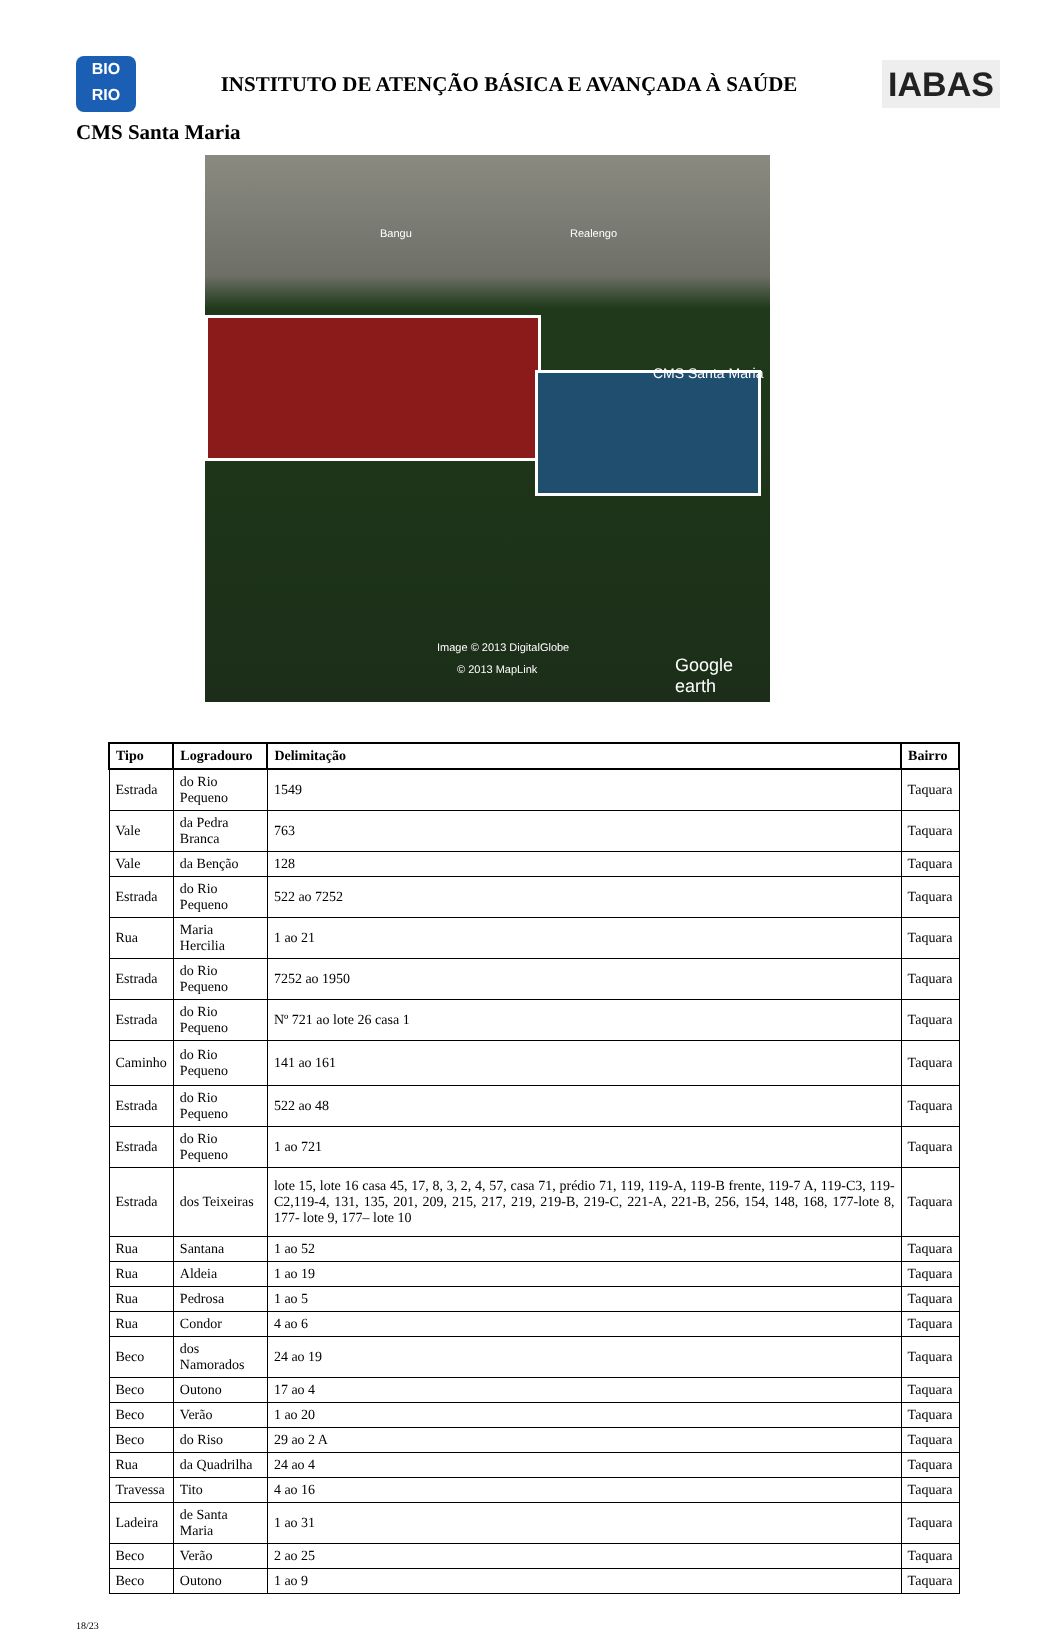BIO
RIO
INSTITUTO DE ATENÇÃO BÁSICA E AVANÇADA À SAÚDE
IABAS
CMS Santa Maria
Bangu Realengo
CMS Santa Maria
Image © 2013 DigitalGlobe
© 2013 MapLink Google earth
| Tipo | Logradouro | Delimitação | Bairro |
| --- | --- | --- | --- |
| Estrada | do Rio Pequeno | 1549 | Taquara |
| Vale | da Pedra Branca | 763 | Taquara |
| Vale | da Benção | 128 | Taquara |
| Estrada | do Rio Pequeno | 522 ao 7252 | Taquara |
| Rua | Maria Hercilia | 1 ao 21 | Taquara |
| Estrada | do Rio Pequeno | 7252 ao 1950 | Taquara |
| Estrada | do Rio Pequeno | Nº 721 ao lote 26 casa 1 | Taquara |
| Caminho | do Rio Pequeno | 141 ao 161 | Taquara |
| Estrada | do Rio Pequeno | 522 ao 48 | Taquara |
| Estrada | do Rio Pequeno | 1 ao 721 | Taquara |
| Estrada | dos Teixeiras | lote 15, lote 16 casa 45, 17, 8, 3, 2, 4, 57, casa 71, prédio 71, 119, 119-A, 119-B frente, 119-7 A, 119-C3, 119-C2,119-4, 131, 135, 201, 209, 215, 217, 219, 219-B, 219-C, 221-A, 221-B, 256, 154, 148, 168, 177-lote 8, 177- lote 9, 177– lote 10 | Taquara |
| Rua | Santana | 1 ao 52 | Taquara |
| Rua | Aldeia | 1 ao 19 | Taquara |
| Rua | Pedrosa | 1 ao 5 | Taquara |
| Rua | Condor | 4 ao 6 | Taquara |
| Beco | dos Namorados | 24 ao 19 | Taquara |
| Beco | Outono | 17 ao 4 | Taquara |
| Beco | Verão | 1 ao 20 | Taquara |
| Beco | do Riso | 29 ao 2 A | Taquara |
| Rua | da Quadrilha | 24 ao 4 | Taquara |
| Travessa | Tito | 4 ao 16 | Taquara |
| Ladeira | de Santa Maria | 1 ao 31 | Taquara |
| Beco | Verão | 2 ao 25 | Taquara |
| Beco | Outono | 1 ao 9 | Taquara |
18/23